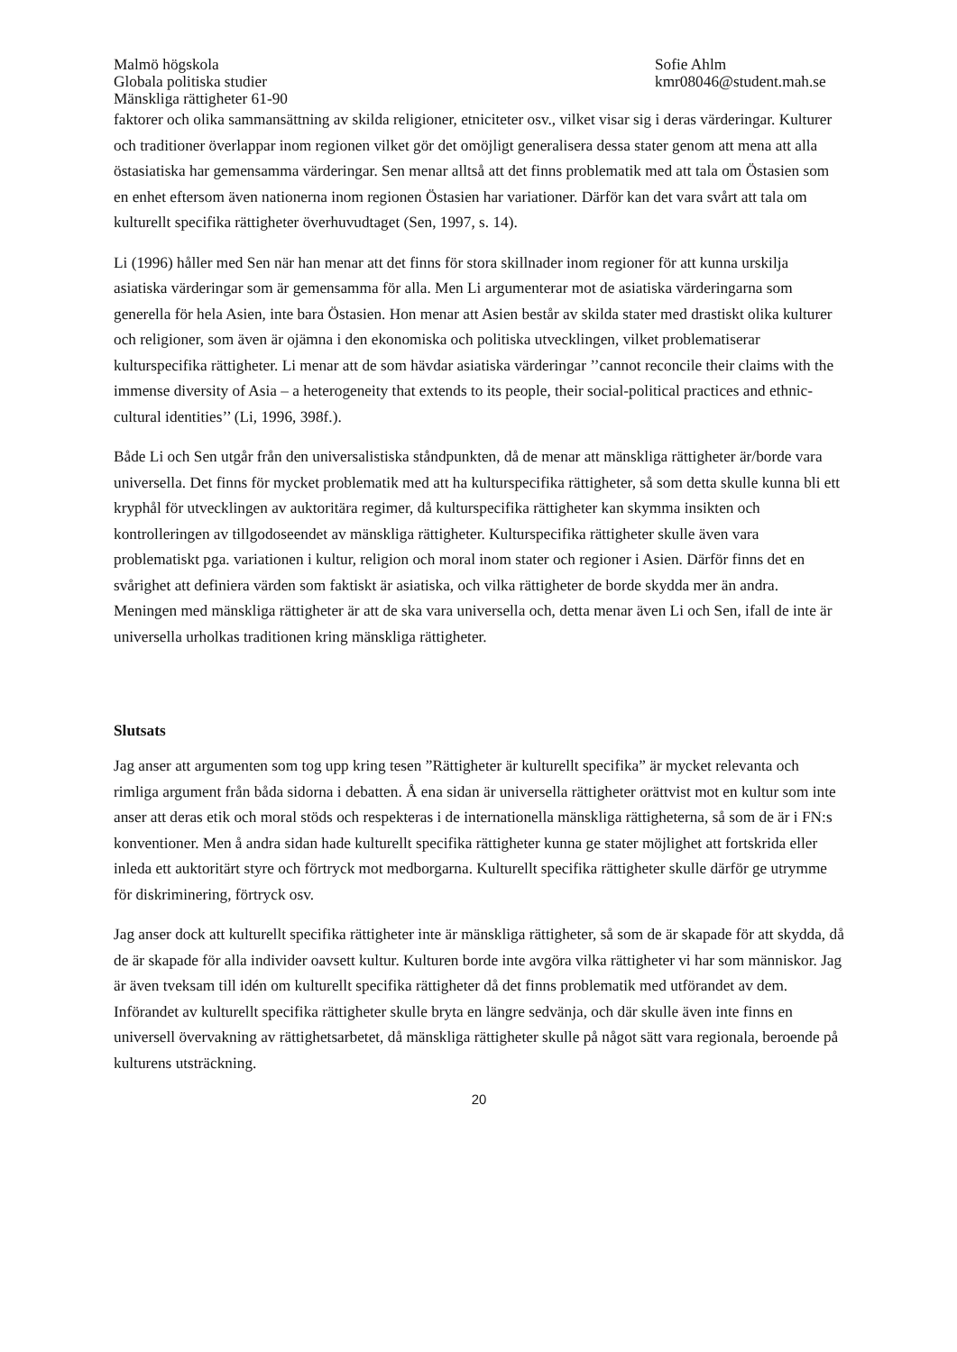Malmö högskola
Globala politiska studier
Mänskliga rättigheter 61-90
Sofie Ahlm
kmr08046@student.mah.se
faktorer och olika sammansättning av skilda religioner, etniciteter osv., vilket visar sig i deras värderingar. Kulturer och traditioner överlappar inom regionen vilket gör det omöjligt generalisera dessa stater genom att mena att alla östasiatiska har gemensamma värderingar. Sen menar alltså att det finns problematik med att tala om Östasien som en enhet eftersom även nationerna inom regionen Östasien har variationer. Därför kan det vara svårt att tala om kulturellt specifika rättigheter överhuvudtaget (Sen, 1997, s. 14).
Li (1996) håller med Sen när han menar att det finns för stora skillnader inom regioner för att kunna urskilja asiatiska värderingar som är gemensamma för alla. Men Li argumenterar mot de asiatiska värderingarna som generella för hela Asien, inte bara Östasien. Hon menar att Asien består av skilda stater med drastiskt olika kulturer och religioner, som även är ojämna i den ekonomiska och politiska utvecklingen, vilket problematiserar kulturspecifika rättigheter. Li menar att de som hävdar asiatiska värderingar ’’cannot reconcile their claims with the immense diversity of Asia – a heterogeneity that extends to its people, their social-political practices and ethnic-cultural identities’’ (Li, 1996, 398f.).
Både Li och Sen utgår från den universalistiska ståndpunkten, då de menar att mänskliga rättigheter är/borde vara universella. Det finns för mycket problematik med att ha kulturspecifika rättigheter, så som detta skulle kunna bli ett kryphål för utvecklingen av auktoritära regimer, då kulturspecifika rättigheter kan skymma insikten och kontrolleringen av tillgodoseendet av mänskliga rättigheter. Kulturspecifika rättigheter skulle även vara problematiskt pga. variationen i kultur, religion och moral inom stater och regioner i Asien. Därför finns det en svårighet att definiera värden som faktiskt är asiatiska, och vilka rättigheter de borde skydda mer än andra. Meningen med mänskliga rättigheter är att de ska vara universella och, detta menar även Li och Sen, ifall de inte är universella urholkas traditionen kring mänskliga rättigheter.
Slutsats
Jag anser att argumenten som tog upp kring tesen ”Rättigheter är kulturellt specifika” är mycket relevanta och rimliga argument från båda sidorna i debatten. Å ena sidan är universella rättigheter orättvist mot en kultur som inte anser att deras etik och moral stöds och respekteras i de internationella mänskliga rättigheterna, så som de är i FN:s konventioner. Men å andra sidan hade kulturellt specifika rättigheter kunna ge stater möjlighet att fortskrida eller inleda ett auktoritärt styre och förtryck mot medborgarna. Kulturellt specifika rättigheter skulle därför ge utrymme för diskriminering, förtryck osv.
Jag anser dock att kulturellt specifika rättigheter inte är mänskliga rättigheter, så som de är skapade för att skydda, då de är skapade för alla individer oavsett kultur. Kulturen borde inte avgöra vilka rättigheter vi har som människor. Jag är även tveksam till idén om kulturellt specifika rättigheter då det finns problematik med utförandet av dem. Införandet av kulturellt specifika rättigheter skulle bryta en längre sedvänja, och där skulle även inte finns en universell övervakning av rättighetsarbetet, då mänskliga rättigheter skulle på något sätt vara regionala, beroende på kulturens utsträckning.
20